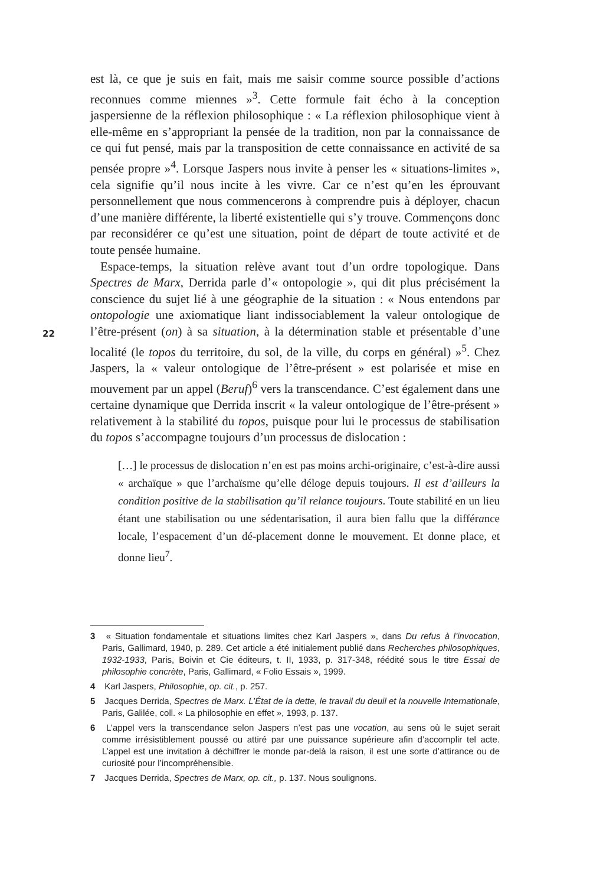est là, ce que je suis en fait, mais me saisir comme source possible d’actions reconnues comme miennes »<sup>3</sup>. Cette formule fait écho à la conception jaspersienne de la réflexion philosophique : « La réflexion philosophique vient à elle-même en s’appropriant la pensée de la tradition, non par la connaissance de ce qui fut pensé, mais par la transposition de cette connaissance en activité de sa pensée propre »<sup>4</sup>. Lorsque Jaspers nous invite à penser les « situations-limites », cela signifie qu’il nous incite à les vivre. Car ce n’est qu’en les éprouvant personnellement que nous commencerons à comprendre puis à déployer, chacun d’une manière différente, la liberté existentielle qui s’y trouve. Commençons donc par reconsidérer ce qu’est une situation, point de départ de toute activité et de toute pensée humaine.
Espace-temps, la situation relève avant tout d’un ordre topologique. Dans Spectres de Marx, Derrida parle d’« ontopologie », qui dit plus précisément la conscience du sujet lié à une géographie de la situation : « Nous entendons par ontopologie une axiomatique liant indissociablement la valeur ontologique de l’être-présent (on) à sa situation, à la détermination stable et présentable d’une localité (le topos du territoire, du sol, de la ville, du corps en général) »<sup>5</sup>. Chez Jaspers, la « valeur ontologique de l’être-présent » est polarisée et mise en mouvement par un appel (Beruf)<sup>6</sup> vers la transcendance. C’est également dans une certaine dynamique que Derrida inscrit « la valeur ontologique de l’être-présent » relativement à la stabilité du topos, puisque pour lui le processus de stabilisation du topos s’accompagne toujours d’un processus de dislocation :
[…] le processus de dislocation n’en est pas moins archi-originaire, c’est-à-dire aussi « archaïque » que l’archaïsme qu’elle déloge depuis toujours. Il est d’ailleurs la condition positive de la stabilisation qu’il relance toujours. Toute stabilité en un lieu étant une stabilisation ou une sédentarisation, il aura bien fallu que la différance locale, l’espacement d’un dé-placement donne le mouvement. Et donne place, et donne lieu<sup>7</sup>.
22
3 « Situation fondamentale et situations limites chez Karl Jaspers », dans Du refus à l’invocation, Paris, Gallimard, 1940, p. 289. Cet article a été initialement publié dans Recherches philosophiques, 1932-1933, Paris, Boivin et Cie éditeurs, t. II, 1933, p. 317-348, réédité sous le titre Essai de philosophie concrète, Paris, Gallimard, « Folio Essais », 1999.
4 Karl Jaspers, Philosophie, op. cit., p. 257.
5 Jacques Derrida, Spectres de Marx. L’État de la dette, le travail du deuil et la nouvelle Internationale, Paris, Galilée, coll. « La philosophie en effet », 1993, p. 137.
6 L’appel vers la transcendance selon Jaspers n’est pas une vocation, au sens où le sujet serait comme irrésistiblement poussé ou attiré par une puissance supérieure afin d’accomplir tel acte. L’appel est une invitation à déchiffrer le monde par-delà la raison, il est une sorte d’attirance ou de curiosité pour l’incompréhensible.
7 Jacques Derrida, Spectres de Marx, op. cit., p. 137. Nous soulignons.